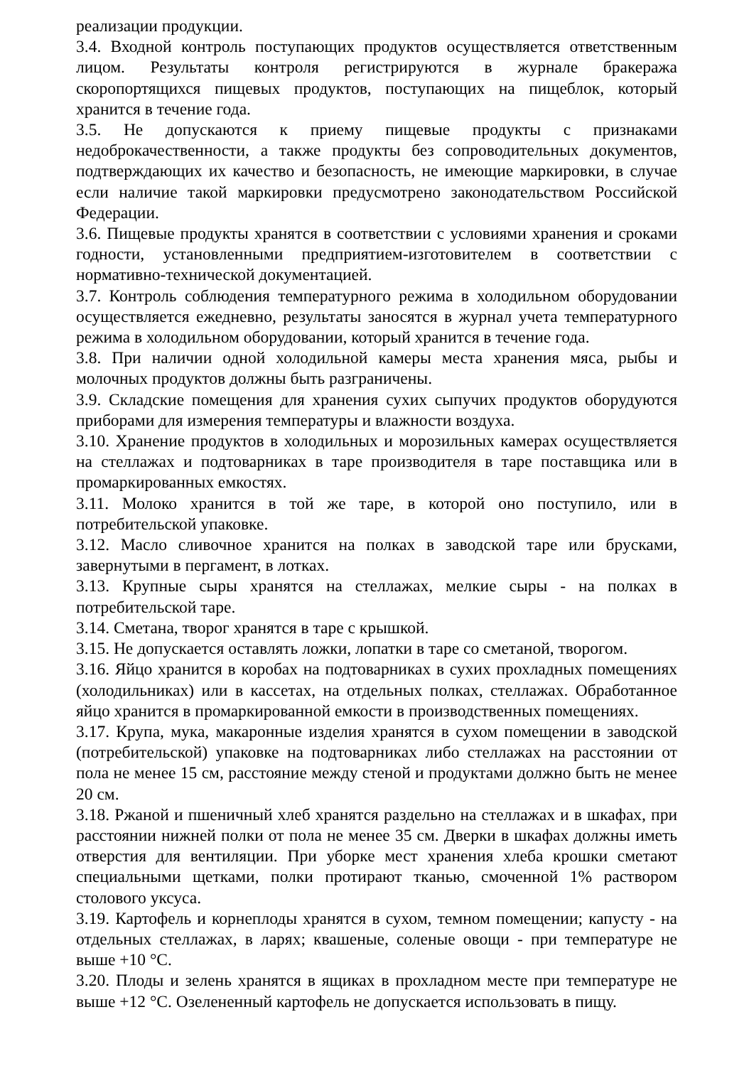реализации продукции.
3.4. Входной контроль поступающих продуктов осуществляется ответственным лицом. Результаты контроля регистрируются в журнале бракеража скоропортящихся пищевых продуктов, поступающих на пищеблок, который хранится в течение года.
3.5. Не допускаются к приему пищевые продукты с признаками недоброкачественности, а также продукты без сопроводительных документов, подтверждающих их качество и безопасность, не имеющие маркировки, в случае если наличие такой маркировки предусмотрено законодательством Российской Федерации.
3.6. Пищевые продукты хранятся в соответствии с условиями хранения и сроками годности, установленными предприятием-изготовителем в соответствии с нормативно-технической документацией.
3.7. Контроль соблюдения температурного режима в холодильном оборудовании осуществляется ежедневно, результаты заносятся в журнал учета температурного режима в холодильном оборудовании, который хранится в течение года.
3.8. При наличии одной холодильной камеры места хранения мяса, рыбы и молочных продуктов должны быть разграничены.
3.9. Складские помещения для хранения сухих сыпучих продуктов оборудуются приборами для измерения температуры и влажности воздуха.
3.10. Хранение продуктов в холодильных и морозильных камерах осуществляется на стеллажах и подтоварниках в таре производителя в таре поставщика или в промаркированных емкостях.
3.11. Молоко хранится в той же таре, в которой оно поступило, или в потребительской упаковке.
3.12. Масло сливочное хранится на полках в заводской таре или брусками, завернутыми в пергамент, в лотках.
3.13. Крупные сыры хранятся на стеллажах, мелкие сыры - на полках в потребительской таре.
3.14. Сметана, творог хранятся в таре с крышкой.
3.15. Не допускается оставлять ложки, лопатки в таре со сметаной, творогом.
3.16. Яйцо хранится в коробах на подтоварниках в сухих прохладных помещениях (холодильниках) или в кассетах, на отдельных полках, стеллажах. Обработанное яйцо хранится в промаркированной емкости в производственных помещениях.
3.17. Крупа, мука, макаронные изделия хранятся в сухом помещении в заводской (потребительской) упаковке на подтоварниках либо стеллажах на расстоянии от пола не менее 15 см, расстояние между стеной и продуктами должно быть не менее 20 см.
3.18. Ржаной и пшеничный хлеб хранятся раздельно на стеллажах и в шкафах, при расстоянии нижней полки от пола не менее 35 см. Дверки в шкафах должны иметь отверстия для вентиляции. При уборке мест хранения хлеба крошки сметают специальными щетками, полки протирают тканью, смоченной 1% раствором столового уксуса.
3.19. Картофель и корнеплоды хранятся в сухом, темном помещении; капусту - на отдельных стеллажах, в ларях; квашеные, соленые овощи - при температуре не выше +10 °С.
3.20. Плоды и зелень хранятся в ящиках в прохладном месте при температуре не выше +12 °С. Озелененный картофель не допускается использовать в пищу.